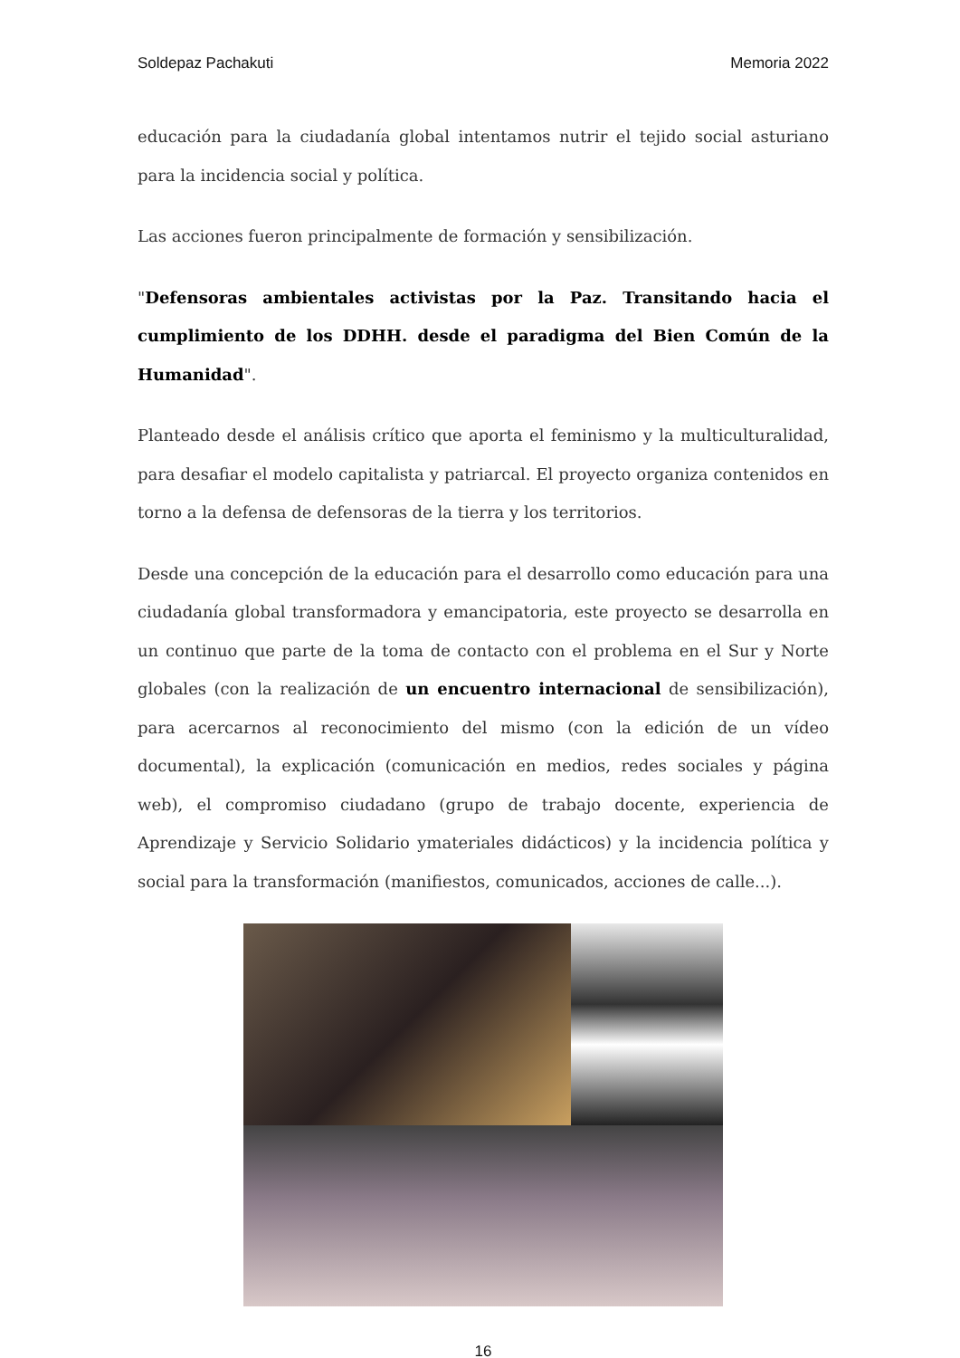Soldepaz Pachakuti Memoria 2022
educación para la ciudadanía global intentamos nutrir el tejido social asturiano para la incidencia social y política.
Las acciones fueron principalmente de formación y sensibilización.
"Defensoras ambientales activistas por la Paz. Transitando hacia el cumplimiento de los DDHH. desde el paradigma del Bien Común de la Humanidad".
Planteado desde el análisis crítico que aporta el feminismo y la multiculturalidad, para desafiar el modelo capitalista y patriarcal. El proyecto organiza contenidos en torno a la defensa de defensoras de la tierra y los territorios.
Desde una concepción de la educación para el desarrollo como educación para una ciudadanía global transformadora y emancipatoria, este proyecto se desarrolla en un continuo que parte de la toma de contacto con el problema en el Sur y Norte globales (con la realización de un encuentro internacional de sensibilización), para acercarnos al reconocimiento del mismo (con la edición de un vídeo documental), la explicación (comunicación en medios, redes sociales y página web), el compromiso ciudadano (grupo de trabajo docente, experiencia de Aprendizaje y Servicio Solidario ymateriales didácticos) y la incidencia política y social para la transformación (manifiestos, comunicados, acciones de calle...).
16